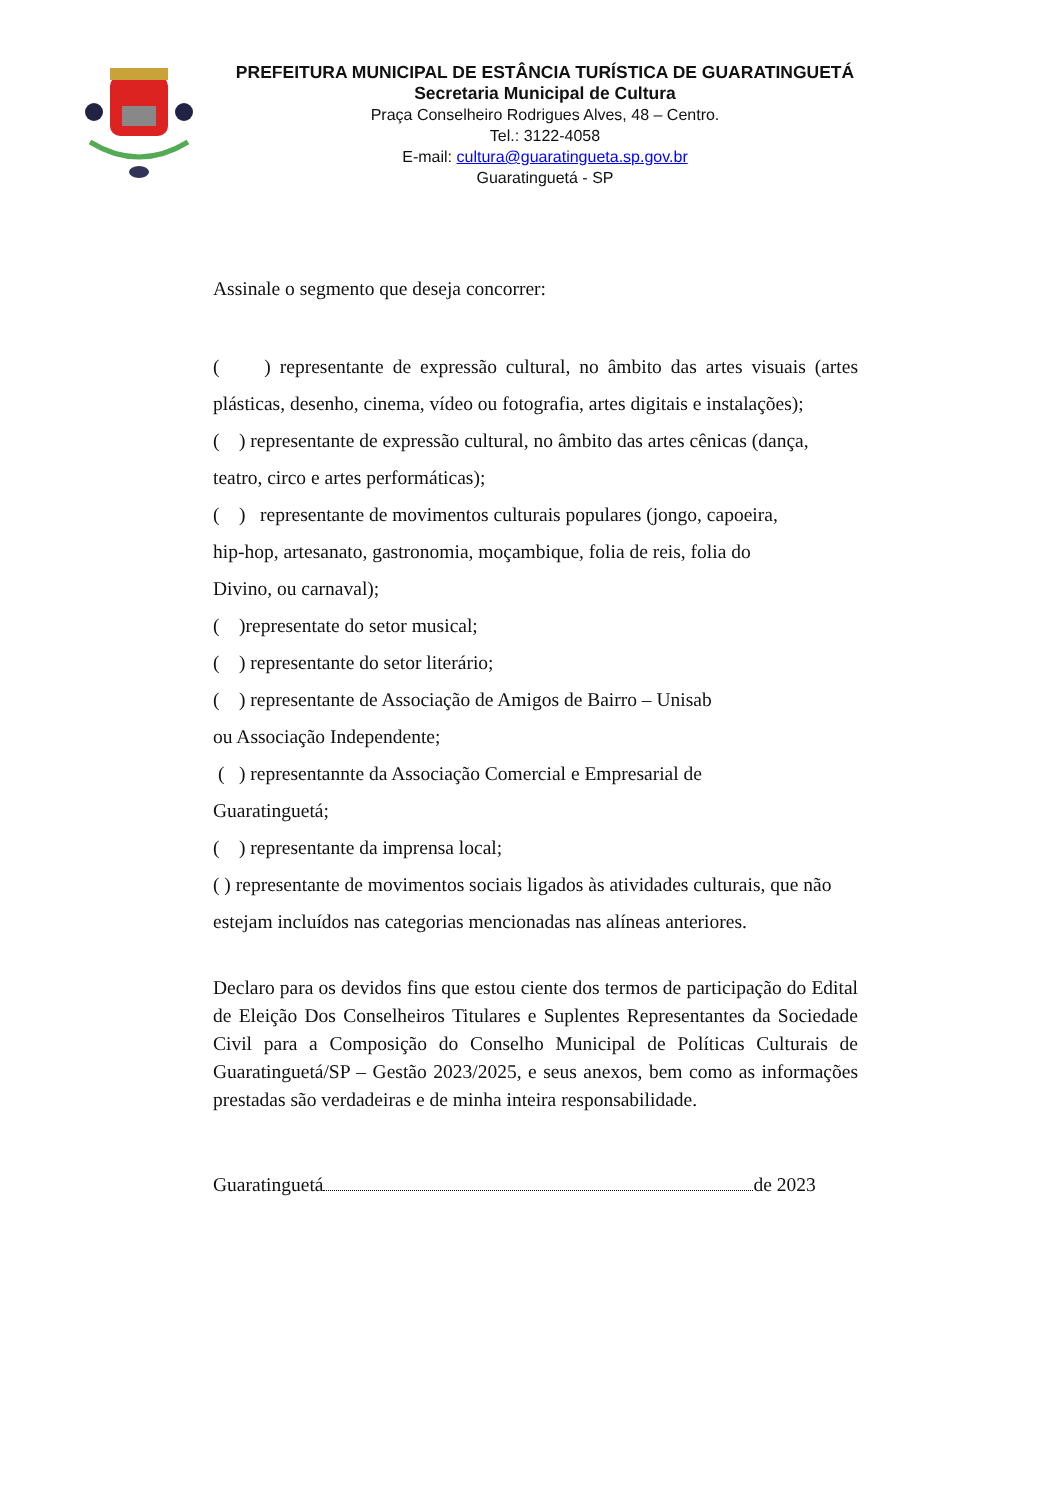PREFEITURA MUNICIPAL DE ESTÂNCIA TURÍSTICA DE GUARATINGUETÁ
Secretaria Municipal de Cultura
Praça Conselheiro Rodrigues Alves, 48 – Centro.
Tel.: 3122-4058
E-mail: cultura@guaratingueta.sp.gov.br
Guaratinguetá - SP
Assinale o segmento que deseja concorrer:
( ) representante de expressão cultural, no âmbito das artes visuais (artes plásticas, desenho, cinema, vídeo ou fotografia, artes digitais e instalações);
( ) representante de expressão cultural, no âmbito das artes cênicas (dança, teatro, circo e artes performáticas);
( ) representante de movimentos culturais populares (jongo, capoeira,
hip-hop, artesanato, gastronomia, moçambique, folia de reis, folia do
Divino, ou carnaval);
( )representate do setor musical;
( ) representante do setor literário;
( ) representante de Associação de Amigos de Bairro – Unisab
ou Associação Independente;
( ) representannte da Associação Comercial e Empresarial de
Guaratinguetá;
( ) representante da imprensa local;
( ) representante de movimentos sociais ligados às atividades culturais, que não estejam incluídos nas categorias mencionadas nas alíneas anteriores.
Declaro para os devidos fins que estou ciente dos termos de participação do Edital de Eleição Dos Conselheiros Titulares e Suplentes Representantes da Sociedade Civil para a Composição do Conselho Municipal de Políticas Culturais de Guaratinguetá/SP – Gestão 2023/2025, e seus anexos, bem como as informações prestadas são verdadeiras e de minha inteira responsabilidade.
Guaratinguetá de 2023